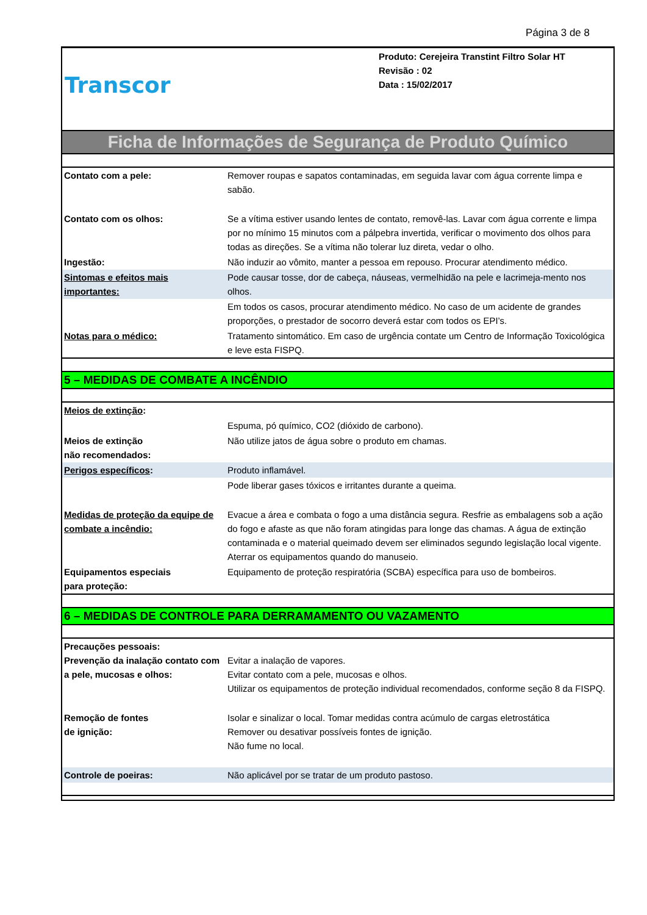Página 3 de 8
Transcor
Produto: Cerejeira Transtint Filtro Solar HT
Revisão : 02
Data : 15/02/2017
Ficha de Informações de Segurança de Produto Químico
| Contato com a pele: | Remover roupas e sapatos contaminadas, em seguida lavar com água corrente limpa e sabão. |
| Contato com os olhos: | Se a vítima estiver usando lentes de contato, removê-las. Lavar com água corrente e limpa por no mínimo 15 minutos com a pálpebra invertida, verificar o movimento dos olhos para todas as direções. Se a vítima não tolerar luz direta, vedar o olho. |
| Ingestão: | Não induzir ao vômito, manter a pessoa em repouso. Procurar atendimento médico. |
| Sintomas e efeitos mais importantes: | Pode causar tosse, dor de cabeça, náuseas, vermelhidão na pele e lacrimeja-mento nos olhos. |
| | Em todos os casos, procurar atendimento médico. No caso de um acidente de grandes proporções, o prestador de socorro deverá estar com todos os EPI’s. |
| Notas para o médico: | Tratamento sintomático. Em caso de urgência contate um Centro de Informação Toxicológica e leve esta FISPQ. |
5 – MEDIDAS DE COMBATE A INCÊNDIO
| Meios de extinção : | |
| | Espuma, pó químico, CO2 (dióxido de carbono). |
| Meios de extinção não recomendados: | Não utilize jatos de água sobre o produto em chamas. |
| Perigos específicos : | Produto inflamável. |
| | Pode liberar gases tóxicos e irritantes durante a queima. |
| Medidas de proteção da equipe de combate a incêndio: | Evacue a área e combata o fogo a uma distância segura. Resfrie as embalagens sob a ação do fogo e afaste as que não foram atingidas para longe das chamas. A água de extinção contaminada e o material queimado devem ser eliminados segundo legislação local vigente. Aterrar os equipamentos quando do manuseio. |
| Equipamentos especiais para proteção: | Equipamento de proteção respiratória (SCBA) específica para uso de bombeiros. |
6 – MEDIDAS DE CONTROLE PARA DERRAMAMENTO OU VAZAMENTO
| Precauções pessoais: Prevenção da inalação contato com a pele, mucosas e olhos: | Evitar a inalação de vapores. Evitar contato com a pele, mucosas e olhos. Utilizar os equipamentos de proteção individual recomendados, conforme seção 8 da FISPQ. |
| Remoção de fontes de ignição: | Isolar e sinalizar o local. Tomar medidas contra acúmulo de cargas eletrostática Remover ou desativar possíveis fontes de ignição. Não fume no local. |
| Controle de poeiras: | Não aplicável por se tratar de um produto pastoso. |